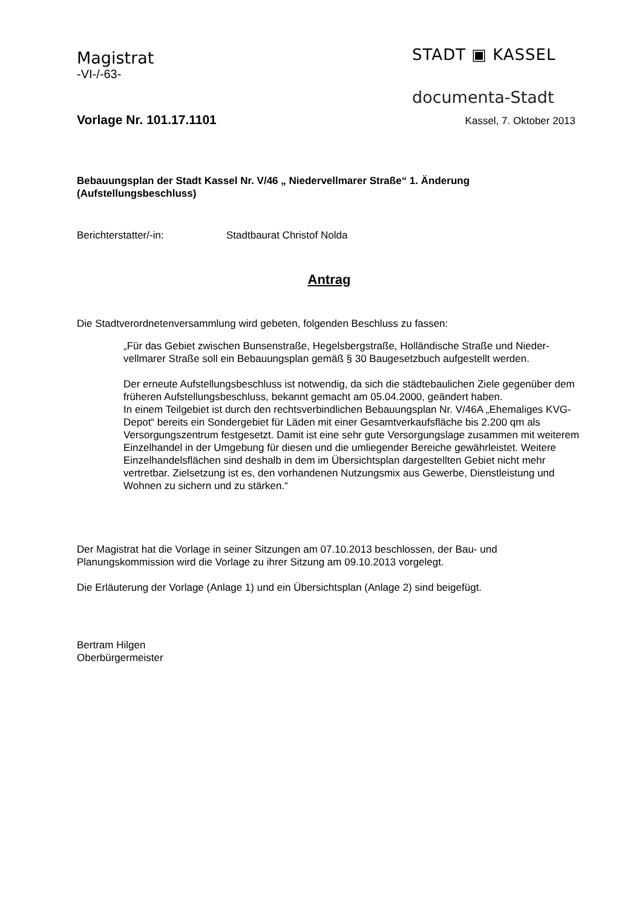Magistrat
-VI-/-63-
STADT ▣ KASSEL
documenta-Stadt
Vorlage Nr. 101.17.1101
Kassel, 7. Oktober 2013
Bebauungsplan der Stadt Kassel Nr. V/46 „ Niedervellmarer Straße“ 1. Änderung
(Aufstellungsbeschluss)
Berichterstatter/-in: Stadtbaurat Christof Nolda
Antrag
Die Stadtverordnetenversammlung wird gebeten, folgenden Beschluss zu fassen:
„Für das Gebiet zwischen Bunsenstraße, Hegelsbergstraße, Holländische Straße und Nieder-vellmarer Straße soll ein Bebauungsplan gemäß § 30 Baugesetzbuch aufgestellt werden.
Der erneute Aufstellungsbeschluss ist notwendig, da sich die städtebaulichen Ziele gegenüber dem früheren Aufstellungsbeschluss, bekannt gemacht am 05.04.2000, geändert haben.
In einem Teilgebiet ist durch den rechtsverbindlichen Bebauungsplan Nr. V/46A „Ehemaliges KVG-Depot“ bereits ein Sondergebiet für Läden mit einer Gesamtverkaufsfläche bis 2.200 qm als Versorgungszentrum festgesetzt. Damit ist eine sehr gute Versorgungslage zusammen mit weiterem Einzelhandel in der Umgebung für diesen und die umliegender Bereiche gewährleistet. Weitere Einzelhandelsflächen sind deshalb in dem im Übersichtsplan dargestellten Gebiet nicht mehr vertretbar. Zielsetzung ist es, den vorhandenen Nutzungsmix aus Gewerbe, Dienstleistung und Wohnen zu sichern und zu stärken.“
Der Magistrat hat die Vorlage in seiner Sitzungen am 07.10.2013 beschlossen, der Bau- und Planungskommission wird die Vorlage zu ihrer Sitzung am 09.10.2013 vorgelegt.
Die Erläuterung der Vorlage (Anlage 1) und ein Übersichtsplan (Anlage 2) sind beigefügt.
Bertram Hilgen
Oberbürgermeister